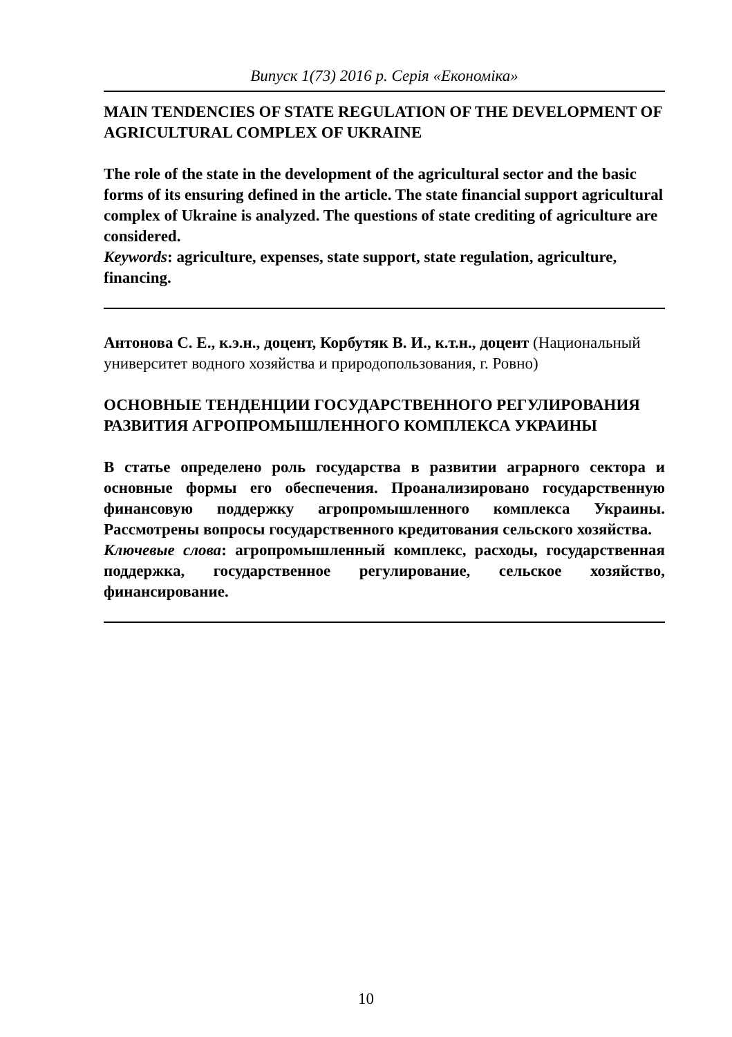Випуск 1(73) 2016 р. Серія «Економіка»
MAIN TENDENCIES OF STATE REGULATION OF THE DEVELOPMENT OF AGRICULTURAL COMPLEX OF UKRAINE
The role of the state in the development of the agricultural sector and the basic forms of its ensuring defined in the article. The state financial support agricultural complex of Ukraine is analyzed. The questions of state crediting of agriculture are considered.
Keywords: agriculture, expenses, state support, state regulation, agriculture, financing.
Антонова С. Е., к.э.н., доцент, Корбутяк В. И., к.т.н., доцент (Национальный университет водного хозяйства и природопользования, г. Ровно)
ОСНОВНЫЕ ТЕНДЕНЦИИ ГОСУДАРСТВЕННОГО РЕГУЛИРОВАНИЯ РАЗВИТИЯ АГРОПРОМЫШЛЕННОГО КОМПЛЕКСА УКРАИНЫ
В статье определено роль государства в развитии аграрного сектора и основные формы его обеспечения. Проанализировано государственную финансовую поддержку агропромышленного комплекса Украины. Рассмотрены вопросы государственного кредитования сельского хозяйства.
Ключевые слова: агропромышленный комплекс, расходы, государственная поддержка, государственное регулирование, сельское хозяйство, финансирование.
10